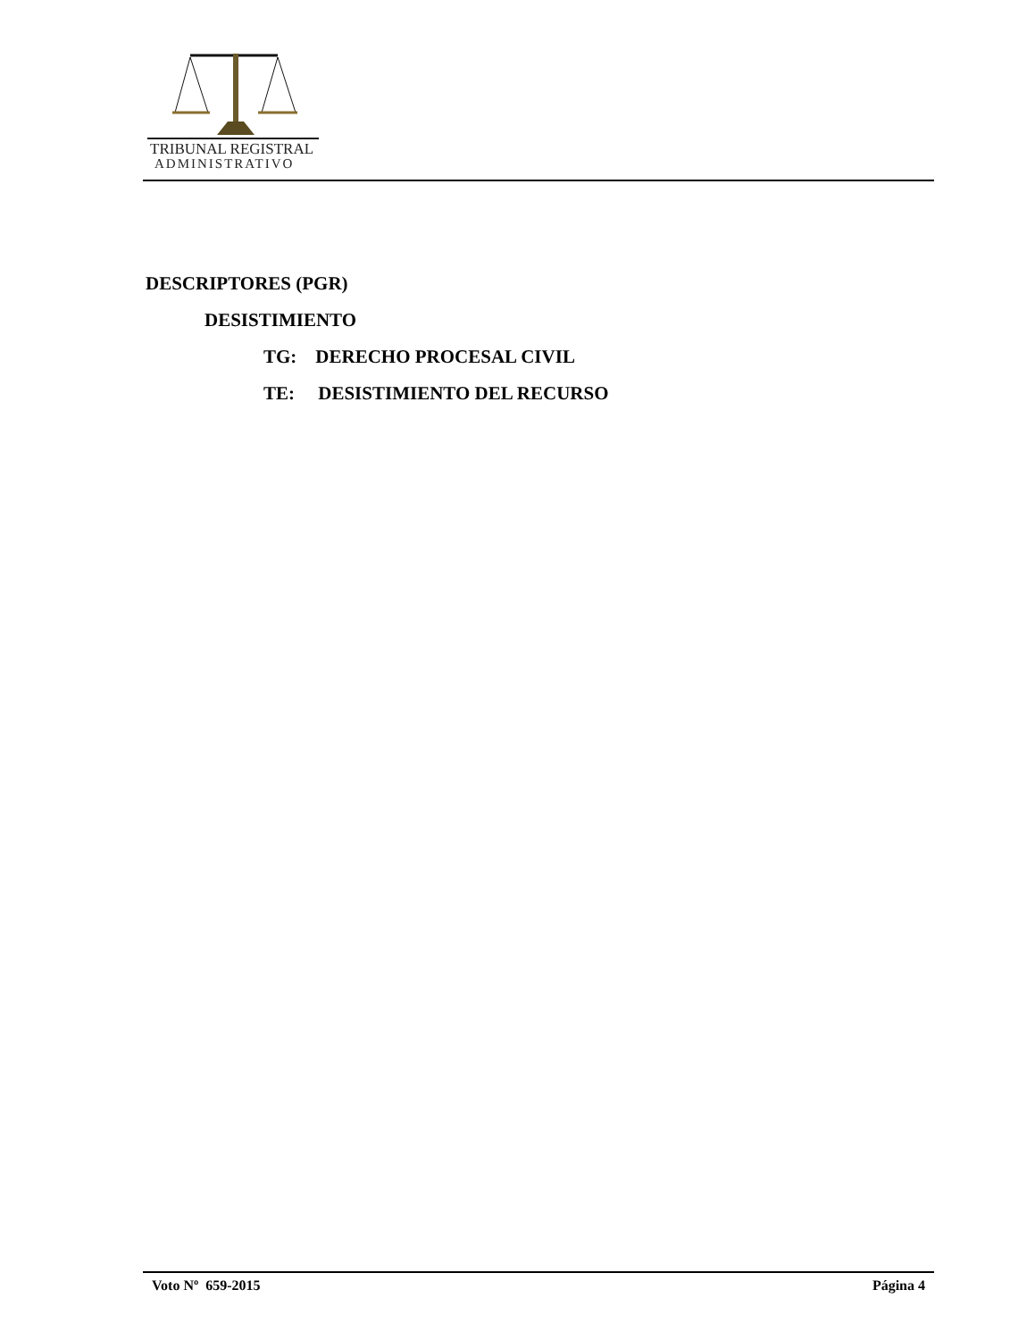TRIBUNAL REGISTRAL
ADMINISTRATIVO
DESCRIPTORES (PGR)
DESISTIMIENTO
TG: DERECHO PROCESAL CIVIL
TE: DESISTIMIENTO DEL RECURSO
Voto Nº 659-2015 Página 4